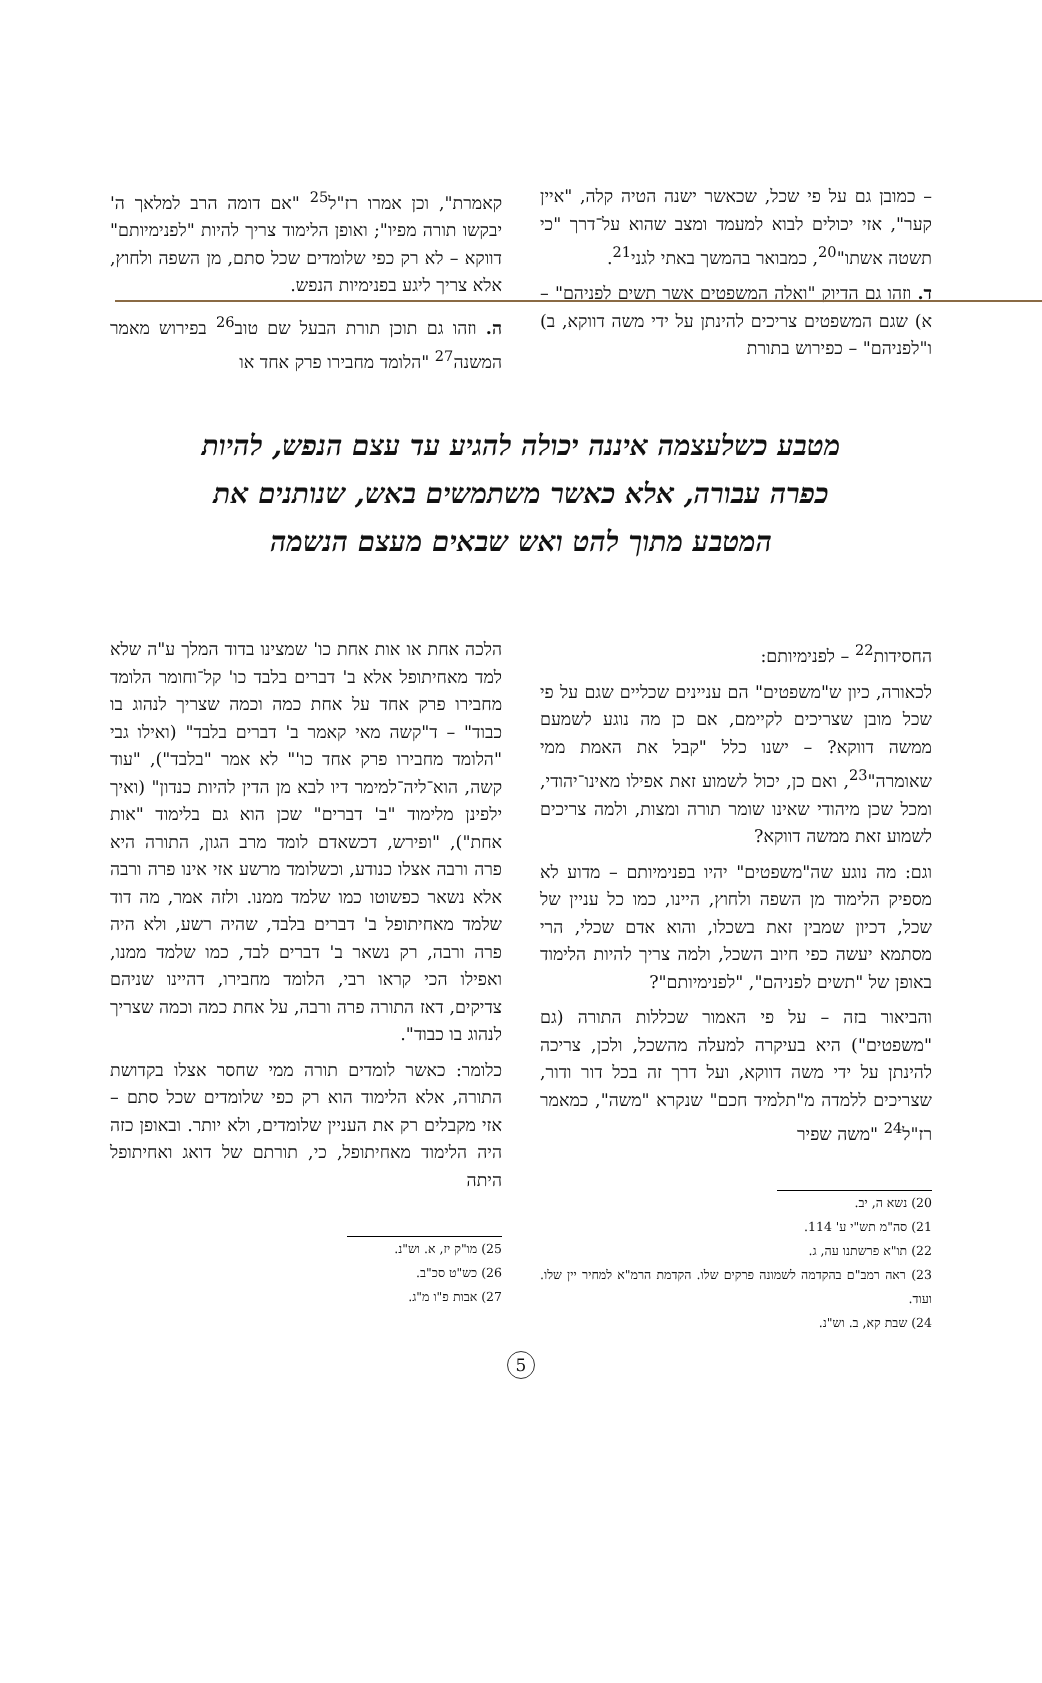– כמובן גם על פי שכל, שכאשר ישנה הטיה קלה, "איין קער", אזי יכולים לבוא למעמד ומצב שהוא על־דרך "כי תשטה אשתו"<sup>20</sup>, כמבואר בהמשך באתי לגני<sup>21</sup>.
ד. וזהו גם הדיוק "ואלה המשפטים אשר תשים לפניהם" – א) שגם המשפטים צריכים להינתן על ידי משה דווקא, ב) ו"לפניהם" – כפירוש בתורת
קאמרת", וכן אמרו רז"ל<sup>25</sup> "אם דומה הרב למלאך ה' יבקשו תורה מפיו"; ואופן הלימוד צריך להיות "לפנימיותם" דווקא – לא רק כפי שלומדים שכל סתם, מן השפה ולחוץ, אלא צריך ליגע בפנימיות הנפש.
ה. וזהו גם תוכן תורת הבעל שם טוב<sup>26</sup> בפירוש מאמר המשנה<sup>27</sup> "הלומד מחבירו פרק אחד או
מטבע כשלעצמה איננה יכולה להגיע עד עצם הנפש, להיות כפרה עבורה, אלא כאשר משתמשים באש, שנותנים את המטבע מתוך להט ואש שבאים מעצם הנשמה
החסידות<sup>22</sup> – לפנימיותם:
לכאורה, כיון ש"משפטים" הם עניינים שכליים שגם על פי שכל מובן שצריכים לקיימם, אם כן מה נוגע לשמעם ממשה דווקא? – ישנו כלל "קבל את האמת ממי שאומרה"<sup>23</sup>, ואם כן, יכול לשמוע זאת אפילו מאינו־יהודי, ומכל שכן מיהודי שאינו שומר תורה ומצות, ולמה צריכים לשמוע זאת ממשה דווקא?
וגם: מה נוגע שה"משפטים" יהיו בפנימיותם – מדוע לא מספיק הלימוד מן השפה ולחוץ, היינו, כמו כל עניין של שכל, דכיון שמבין זאת בשכלו, והוא אדם שכלי, הרי מסתמא יעשה כפי חיוב השכל, ולמה צריך להיות הלימוד באופן של "תשים לפניהם", "לפנימיותם"?
והביאור בזה – על פי האמור שכללות התורה (גם "משפטים") היא בעיקרה למעלה מהשכל, ולכן, צריכה להינתן על ידי משה דווקא, ועל דרך זה בכל דור ודור, שצריכים ללמדה מ"תלמיד חכם" שנקרא "משה", כמאמר רז"ל<sup>24</sup> "משה שפיר
20) נשא ה, יב.
21) סה"מ תש"י ע' 114.
22) תו"א פרשתנו עה, ג.
23) ראה רמב"ם בהקדמה לשמונה פרקים שלו. הקדמת הרמ"א למחיר יין שלו. ועוד.
24) שבת קא, ב. וש"נ.
הלכה אחת או אות אחת כו' שמצינו בדוד המלך ע"ה שלא למד מאחיתופל אלא ב' דברים בלבד כו' קל־וחומר הלומד מחבירו פרק אחד על אחת כמה וכמה שצריך לנהוג בו כבוד" – ד"קשה מאי קאמר ב' דברים בלבד" (ואילו גבי "הלומד מחבירו פרק אחד כו'" לא אמר "בלבד"), "עוד קשה, הוא־ליה־למימר דיו לבא מן הדין להיות כנדון" (ואיך ילפינן מלימוד "ב' דברים" שכן הוא גם בלימוד "אות אחת"), "ופירש, דכשאדם לומד מרב הגון, התורה היא פרה ורבה אצלו כנודע, וכשלומד מרשע אזי אינו פרה ורבה אלא נשאר כפשוטו כמו שלמד ממנו. ולזה אמר, מה דוד שלמד מאחיתופל ב' דברים בלבד, שהיה רשע, ולא היה פרה ורבה, רק נשאר ב' דברים לבד, כמו שלמד ממנו, ואפילו הכי קראו רבי, הלומד מחבירו, דהיינו שניהם צדיקים, דאז התורה פרה ורבה, על אחת כמה וכמה שצריך לנהוג בו כבוד".
כלומר: כאשר לומדים תורה ממי שחסר אצלו בקדושת התורה, אלא הלימוד הוא רק כפי שלומדים שכל סתם – אזי מקבלים רק את העניין שלומדים, ולא יותר. ובאופן כזה היה הלימוד מאחיתופל, כי, תורתם של דואג ואחיתופל היתה
25) מו"ק יז, א. וש"נ.
26) כש"ט סכ"ב.
27) אבות פ"ו מ"ג.
5